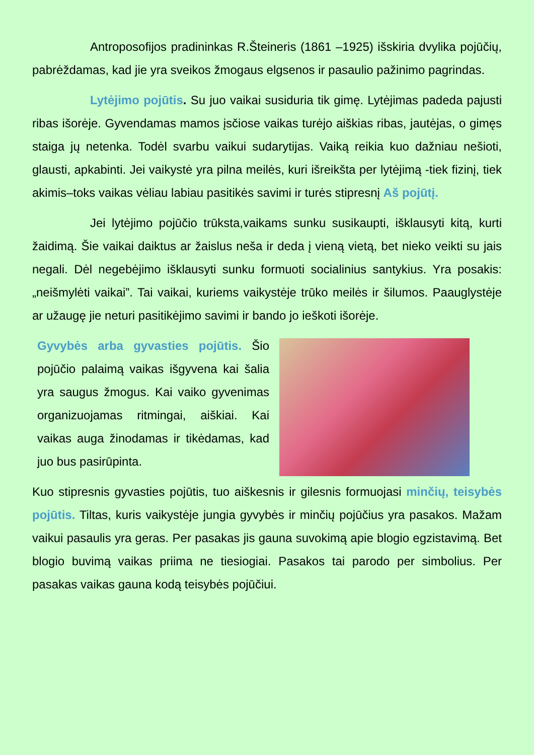Antroposofijos pradininkas R.Šteineris (1861 –1925) išskiria dvylika pojūčių, pabrėždamas, kad jie yra sveikos žmogaus elgsenos ir pasaulio pažinimo pagrindas.
Lytėjimo pojūtis. Su juo vaikai susiduria tik gimę. Lytėjimas padeda pajusti ribas išorėje. Gyvendamas mamos įsčiose vaikas turėjo aiškias ribas, jautėjas, o gimęs staiga jų netenka. Todėl svarbu vaikui sudarytijas. Vaiką reikia kuo dažniau nešioti, glausti, apkabinti. Jei vaikystė yra pilna meilės, kuri išreikšta per lytėjimą -tiek fizinį, tiek akimis–toks vaikas vėliau labiau pasitikės savimi ir turės stipresnį Aš pojūtį.
Jei lytėjimo pojūčio trūksta,vaikams sunku susikaupti, išklausyti kitą, kurti žaidimą. Šie vaikai daiktus ar žaislus neša ir deda į vieną vietą, bet nieko veikti su jais negali. Dėl negebėjimo išklausyti sunku formuoti socialinius santykius. Yra posakis: „neišmylėti vaikai”. Tai vaikai, kuriems vaikystėje trūko meilės ir šilumos. Paauglystėje ar užaugę jie neturi pasitikėjimo savimi ir bando jo ieškoti išorėje.
Gyvybės arba gyvasties pojūtis. Šio pojūčio palaimą vaikas išgyvena kai šalia yra saugus žmogus. Kai vaiko gyvenimas organizuojamas ritmingai, aiškiai. Kai vaikas auga žinodamas ir tikėdamas, kad juo bus pasirūpinta.
Kuo stipresnis gyvasties pojūtis, tuo aiškesnis ir gilesnis formuojasi minčių, teisybės pojūtis. Tiltas, kuris vaikystėje jungia gyvybės ir minčių pojūčius yra pasakos. Mažam vaikui pasaulis yra geras. Per pasakas jis gauna suvokimą apie blogio egzistavimą. Bet blogio buvimą vaikas priima ne tiesiogiai. Pasakos tai parodo per simbolius. Per pasakas vaikas gauna kodą teisybės pojūčiui.